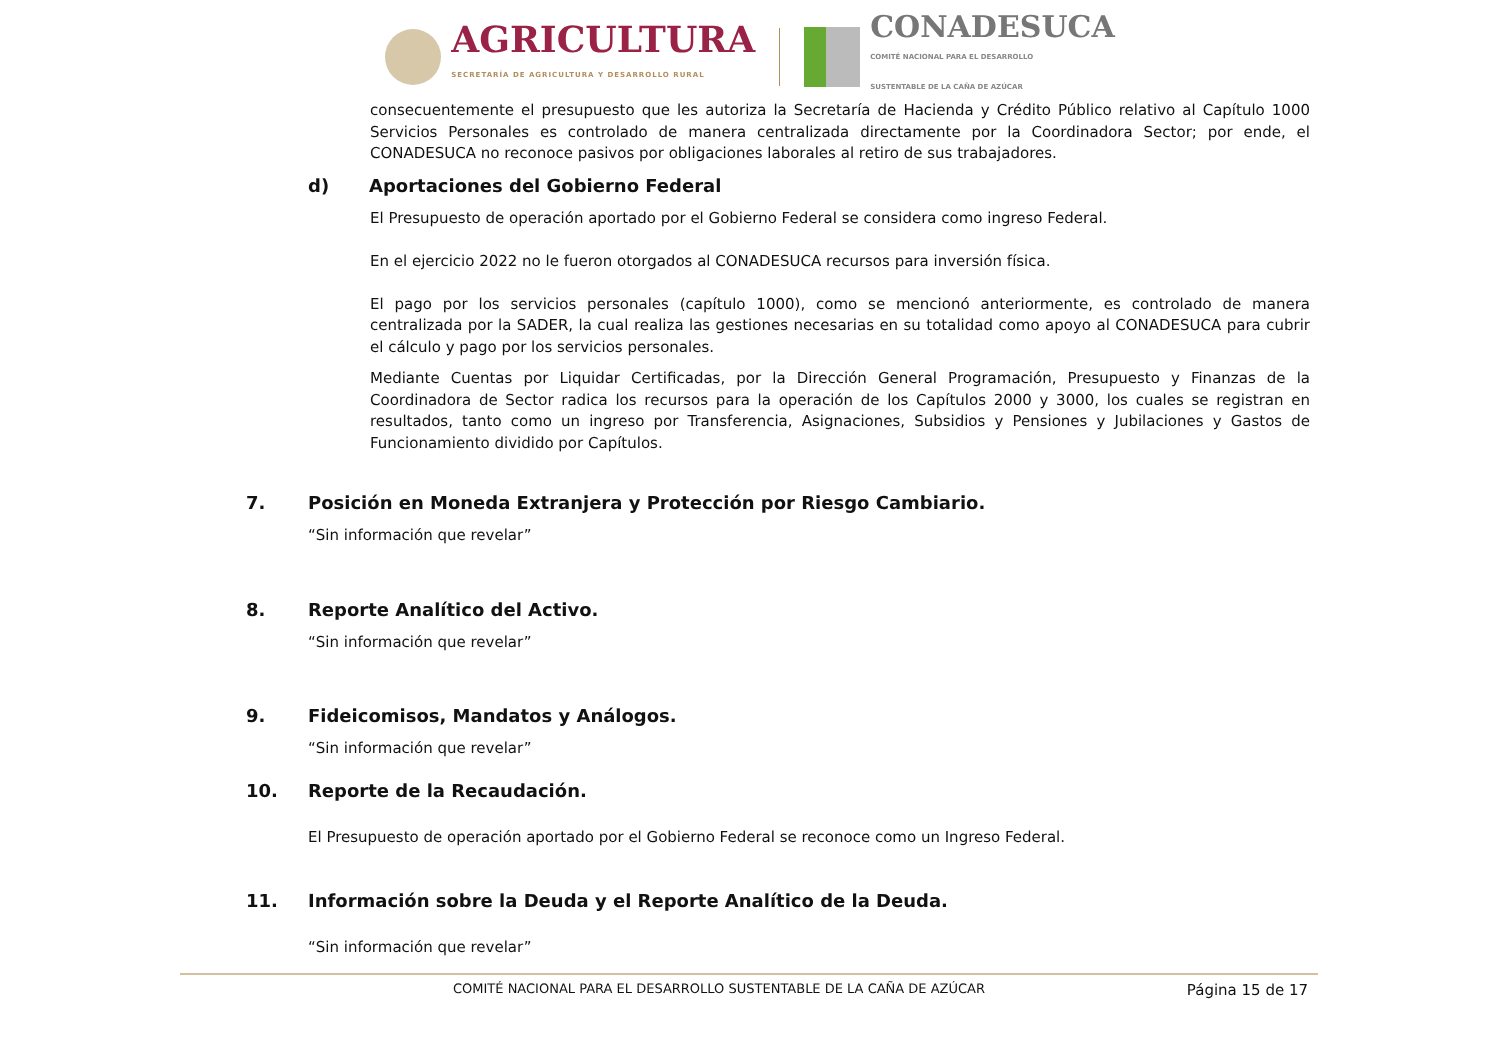AGRICULTURA
SECRETARÍA DE AGRICULTURA Y DESARROLLO RURAL
CONADESUCA
COMITÉ NACIONAL PARA EL DESARROLLO
SUSTENTABLE DE LA CAÑA DE AZÚCAR
consecuentemente el presupuesto que les autoriza la Secretaría de Hacienda y Crédito Público relativo al Capítulo 1000 Servicios Personales es controlado de manera centralizada directamente por la Coordinadora Sector; por ende, el CONADESUCA no reconoce pasivos por obligaciones laborales al retiro de sus trabajadores.
d) Aportaciones del Gobierno Federal
El Presupuesto de operación aportado por el Gobierno Federal se considera como ingreso Federal.
En el ejercicio 2022 no le fueron otorgados al CONADESUCA recursos para inversión física.
El pago por los servicios personales (capítulo 1000), como se mencionó anteriormente, es controlado de manera centralizada por la SADER, la cual realiza las gestiones necesarias en su totalidad como apoyo al CONADESUCA para cubrir el cálculo y pago por los servicios personales.
Mediante Cuentas por Liquidar Certificadas, por la Dirección General Programación, Presupuesto y Finanzas de la Coordinadora de Sector radica los recursos para la operación de los Capítulos 2000 y 3000, los cuales se registran en resultados, tanto como un ingreso por Transferencia, Asignaciones, Subsidios y Pensiones y Jubilaciones y Gastos de Funcionamiento dividido por Capítulos.
7. Posición en Moneda Extranjera y Protección por Riesgo Cambiario.
“Sin información que revelar”
8. Reporte Analítico del Activo.
“Sin información que revelar”
9. Fideicomisos, Mandatos y Análogos.
“Sin información que revelar”
10. Reporte de la Recaudación.
El Presupuesto de operación aportado por el Gobierno Federal se reconoce como un Ingreso Federal.
11. Información sobre la Deuda y el Reporte Analítico de la Deuda.
“Sin información que revelar”
COMITÉ NACIONAL PARA EL DESARROLLO SUSTENTABLE DE LA CAÑA DE AZÚCAR Página 15 de 17